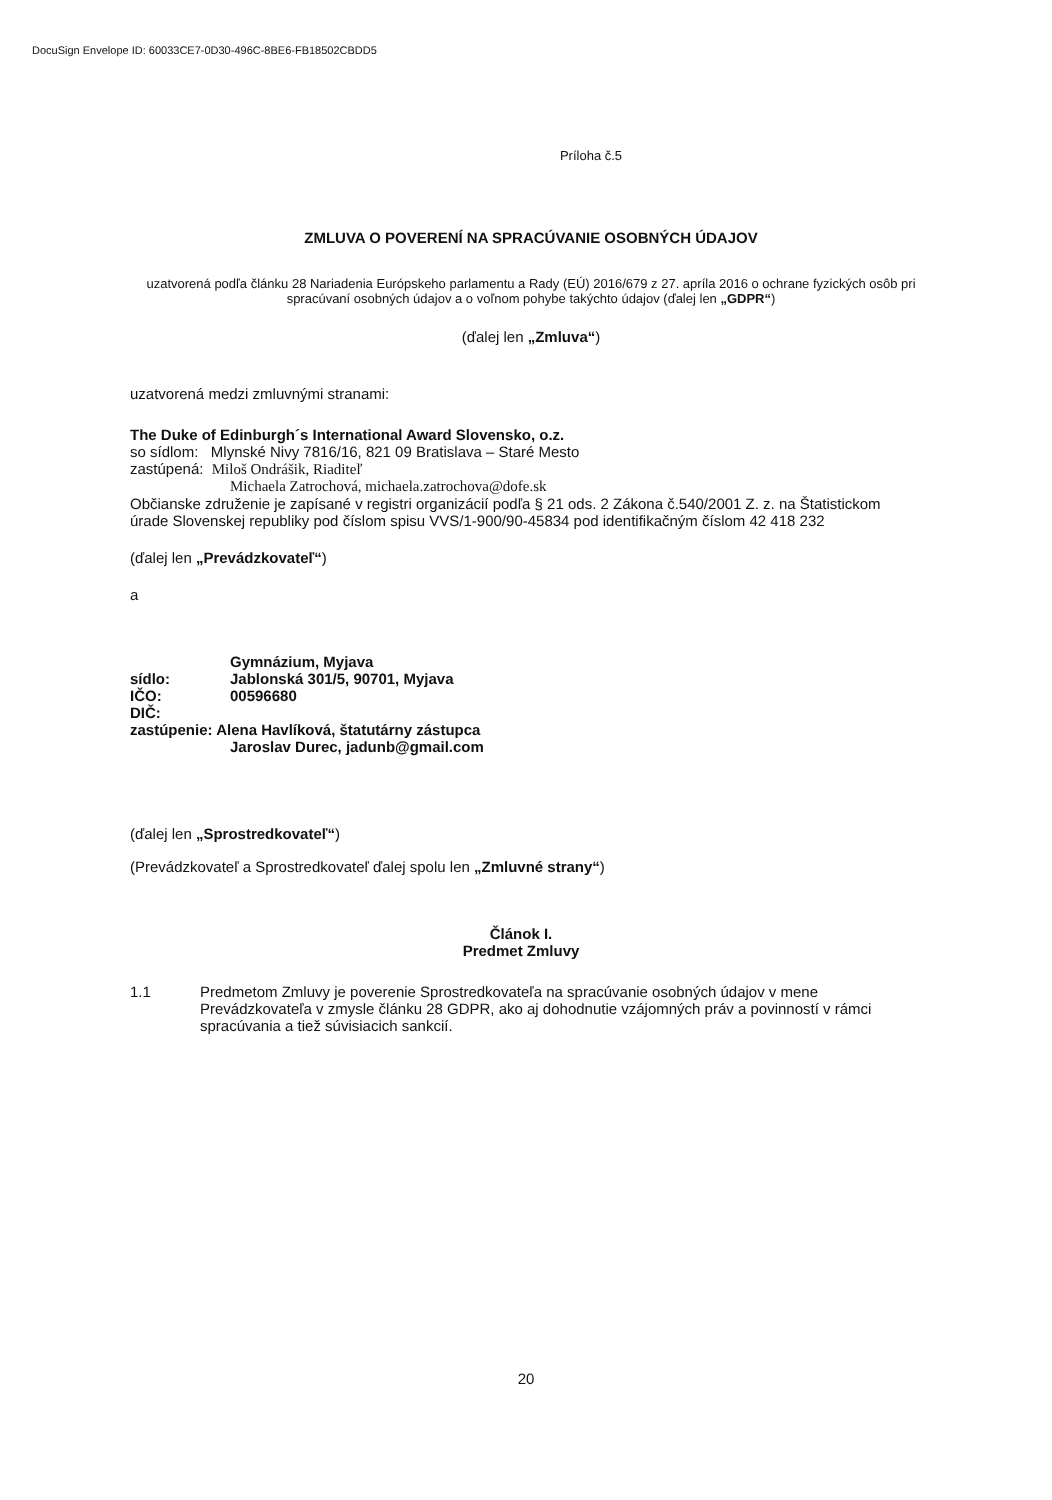DocuSign Envelope ID: 60033CE7-0D30-496C-8BE6-FB18502CBDD5
Príloha č.5
ZMLUVA O POVERENÍ NA SPRACÚVANIE OSOBNÝCH ÚDAJOV
uzatvorená podľa článku 28 Nariadenia Európskeho parlamentu a Rady (EÚ) 2016/679 z 27. apríla 2016 o ochrane fyzických osôb pri spracúvaní osobných údajov a o voľnom pohybe takýchto údajov (ďalej len „GDPR“)
(ďalej len „Zmluva“)
uzatvorená medzi zmluvnými stranami:
The Duke of Edinburgh´s International Award Slovensko, o.z.
so sídlom: Mlynské Nivy 7816/16, 821 09 Bratislava – Staré Mesto
zastúpená: Miloš Ondrášik, Riaditeľ
Michaela Zatrochová, michaela.zatrochova@dofe.sk
Občianske združenie je zapísané v registri organizácií podľa § 21 ods. 2 Zákona č.540/2001 Z. z. na Štatistickom úrade Slovenskej republiky pod číslom spisu VVS/1-900/90-45834 pod identifikačným číslom 42 418 232
(ďalej len „Prevádzkovateľ“)
a
| | Gymnázium, Myjava |
| sídlo: | Jablonská 301/5, 90701, Myjava |
| IČO: | 00596680 |
| DIČ: | |
| zastúpenie: Alena Havlíková, štatutárny zástupca | |
| | Jaroslav Durec, jadunb@gmail.com |
(ďalej len „Sprostredkovateľ“)
(Prevádzkovateľ a Sprostredkovateľ ďalej spolu len „Zmluvné strany“)
Článok I.
Predmet Zmluvy
1.1 Predmetom Zmluvy je poverenie Sprostredkovateľa na spracúvanie osobných údajov v mene Prevádzkovateľa v zmysle článku 28 GDPR, ako aj dohodnutie vzájomných práv a povinností v rámci spracúvania a tiež súvisiacich sankcií.
20